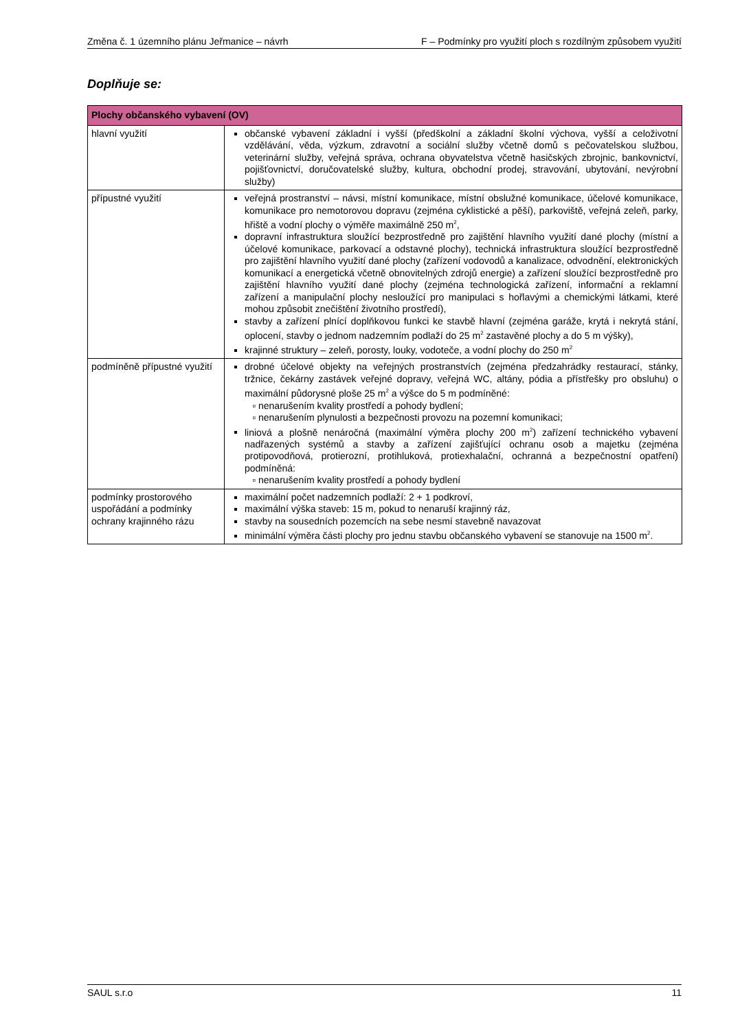Změna č. 1 územního plánu Jeřmanice – návrh F – Podmínky pro využití ploch s rozdílným způsobem využití
Doplňuje se:
| Plochy občanského vybavení (OV) | |
| --- | --- |
| hlavní využití | občanské vybavení základní i vyšší (předškolní a základní školní výchova, vyšší a celoživotní vzdělávání, věda, výzkum, zdravotní a sociální služby včetně domů s pečovatelskou službou, veterinární služby, veřejná správa, ochrana obyvatelstva včetně hasičských zbrojnic, bankovnictví, pojišťovnictví, doručovatelské služby, kultura, obchodní prodej, stravování, ubytování, nevýrobní služby) |
| přípustné využití | veřejná prostranství – návsi, místní komunikace, místní obslužné komunikace, účelové komunikace, komunikace pro nemotorovou dopravu (zejména cyklistické a pěší), parkoviště, veřejná zeleň, parky, hřiště a vodní plochy o výměře maximálně 250 m<sup>2</sup>, dopravní infrastruktura sloužící bezprostředně pro zajištění hlavního využití dané plochy (místní a účelové komunikace, parkovací a odstavné plochy), technická infrastruktura sloužící bezprostředně pro zajištění hlavního využití dané plochy (zařízení vodovodů a kanalizace, odvodnění, elektronických komunikací a energetická včetně obnovitelných zdrojů energie) a zařízení sloužící bezprostředně pro zajištění hlavního využití dané plochy (zejména technologická zařízení, informační a reklamní zařízení a manipulační plochy nesloužící pro manipulaci s hořlavými a chemickými látkami, které mohou způsobit znečištění životního prostředí), stavby a zařízení plnící doplňkovou funkci ke stavbě hlavní (zejména garáže, krytá i nekrytá stání, oplocení, stavby o jednom nadzemním podlaží do 25 m<sup>2</sup> zastavěné plochy a do 5 m výšky), krajinné struktury – zeleň, porosty, louky, vodoteče, a vodní plochy do 250 m<sup>2</sup> |
| podmíněně přípustné využití | drobné účelové objekty na veřejných prostranstvích (zejména předzahrádky restaurací, stánky, tržnice, čekárny zastávek veřejné dopravy, veřejná WC, altány, pódia a přístřešky pro obsluhu) o maximální půdorysné ploše 25 m<sup>2</sup> a výšce do 5 m podmíněné: nenarušením kvality prostředí a pohody bydlení; nenarušením plynulosti a bezpečnosti provozu na pozemní komunikaci; liniová a plošně nenáročná (maximální výměra plochy 200 m<sup>2</sup>) zařízení technického vybavení nadřazených systémů a stavby a zařízení zajišťující ochranu osob a majetku (zejména protipovodňová, protierozní, protihluková, protiexhalační, ochranná a bezpečnostní opatření) podmíněná: nenarušením kvality prostředí a pohody bydlení |
| podmínky prostorového uspořádání a podmínky ochrany krajinného rázu | maximální počet nadzemních podlaží: 2 + 1 podkroví, maximální výška staveb: 15 m, pokud to nenaruší krajinný ráz, stavby na sousedních pozemcích na sebe nesmí stavebně navazovat minimální výměra části plochy pro jednu stavbu občanského vybavení se stanovuje na 1500 m<sup>2</sup>. |
SAUL s.r.o 11